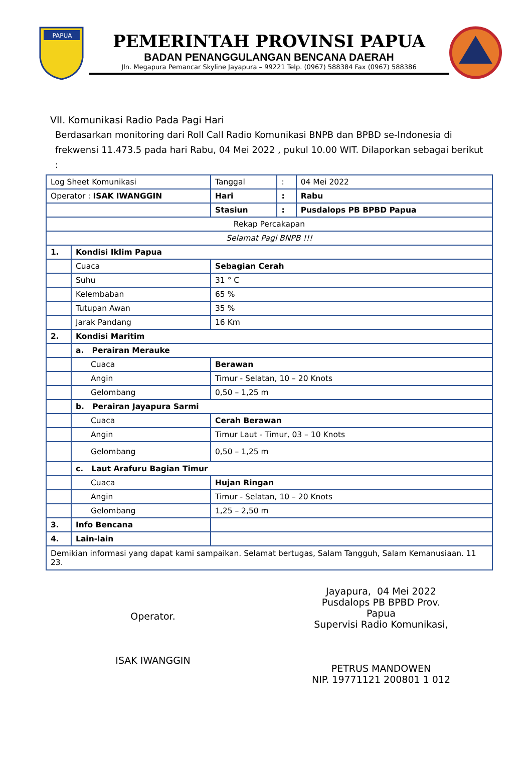PAPUA
PEMERINTAH PROVINSI PAPUA
BADAN PENANGGULANGAN BENCANA DAERAH
Jln. Megapura Pemancar Skyline Jayapura – 99221 Telp. (0967) 588384 Fax (0967) 588386
VII. Komunikasi Radio Pada Pagi Hari
Berdasarkan monitoring dari Roll Call Radio Komunikasi BNPB dan BPBD se-Indonesia di frekwensi 11.473.5 pada hari Rabu, 04 Mei 2022 , pukul 10.00 WIT. Dilaporkan sebagai berikut :
| Log Sheet Komunikasi | | Tanggal | : | 04 Mei 2022 |
| Operator : ISAK IWANGGIN | | Hari | : | Rabu |
| | | Stasiun | : | Pusdalops PB BPBD Papua |
| Rekap Percakapan | | | | |
| Selamat Pagi BNPB !!! | | | | |
| 1. | Kondisi Iklim Papua | | | |
| | Cuaca | Sebagian Cerah | | |
| | Suhu | 31 ° C | | |
| | Kelembaban | 65 % | | |
| | Tutupan Awan | 35 % | | |
| | Jarak Pandang | 16 Km | | |
| 2. | Kondisi Maritim | | | |
| | a. Perairan Merauke | | | |
| | Cuaca | Berawan | | |
| | Angin | Timur - Selatan, 10 – 20 Knots | | |
| | Gelombang | 0,50 – 1,25 m | | |
| | b. Perairan Jayapura Sarmi | | | |
| | Cuaca | Cerah Berawan | | |
| | Angin | Timur Laut - Timur, 03 – 10 Knots | | |
| | Gelombang | 0,50 – 1,25 m | | |
| | c. Laut Arafuru Bagian Timur | | | |
| | Cuaca | Hujan Ringan | | |
| | Angin | Timur - Selatan, 10 – 20 Knots | | |
| | Gelombang | 1,25 – 2,50 m | | |
| 3. | Info Bencana | | | |
| 4. | Lain-lain | | | |
| Demikian informasi yang dapat kami sampaikan. Selamat bertugas, Salam Tangguh, Salam Kemanusiaan. 11 23. | | | | |
Operator.
ISAK IWANGGIN
Jayapura, 04 Mei 2022
Pusdalops PB BPBD Prov. Papua
Supervisi Radio Komunikasi,
PETRUS MANDOWEN
NIP. 19771121 200801 1 012